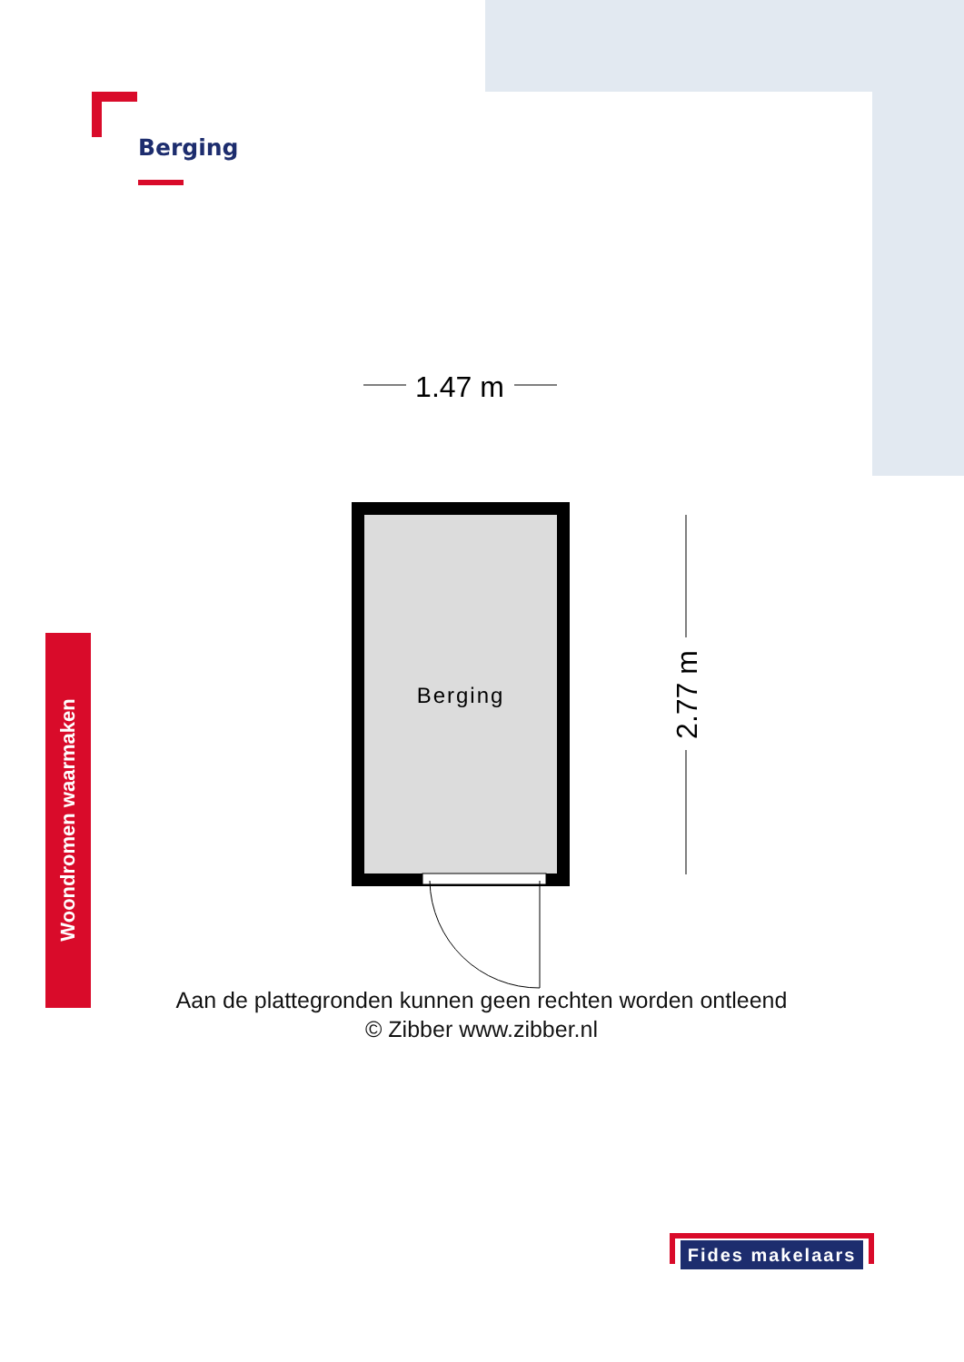Berging
Woondromen waarmaken
1.47 m
Berging
2.77 m
Aan de plattegronden kunnen geen rechten worden ontleend
© Zibber www.zibber.nl
Fides makelaars